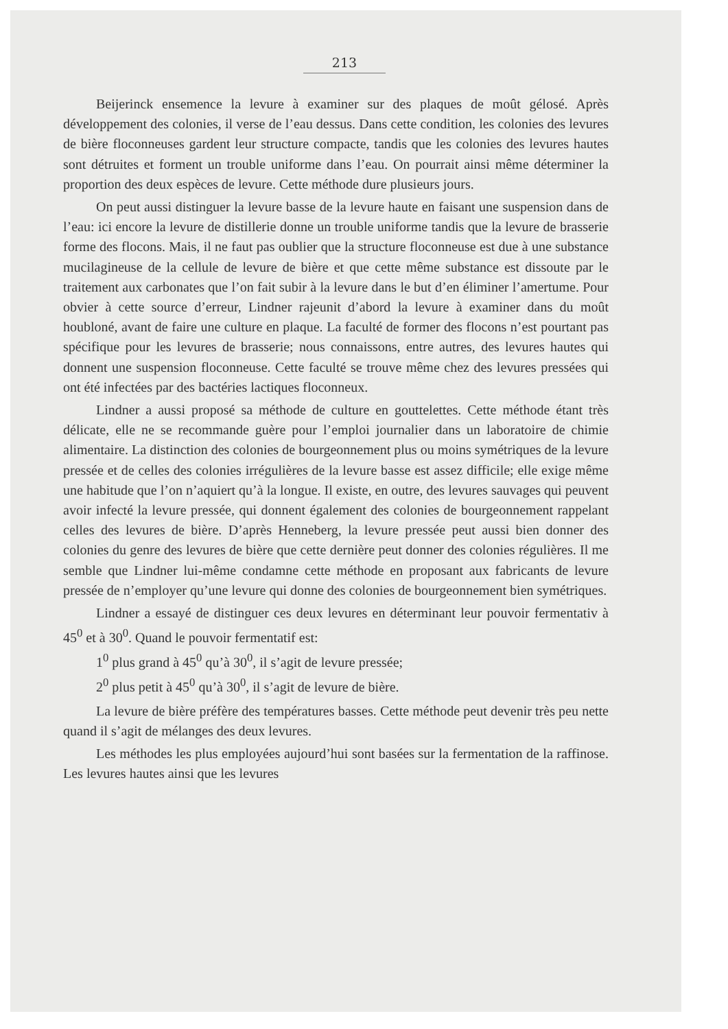213
Beijerinck ensemence la levure à examiner sur des plaques de moût gélosé. Après développement des colonies, il verse de l’eau dessus. Dans cette condition, les colonies des levures de bière floconneuses gardent leur structure compacte, tandis que les colonies des levures hautes sont détruites et forment un trouble uniforme dans l’eau. On pourrait ainsi même déterminer la proportion des deux espèces de levure. Cette méthode dure plusieurs jours.
On peut aussi distinguer la levure basse de la levure haute en faisant une suspension dans de l’eau: ici encore la levure de distillerie donne un trouble uniforme tandis que la levure de brasserie forme des flocons. Mais, il ne faut pas oublier que la structure floconneuse est due à une substance mucilagineuse de la cellule de levure de bière et que cette même substance est dissoute par le traitement aux carbonates que l’on fait subir à la levure dans le but d’en éliminer l’amertume. Pour obvier à cette source d’erreur, Lindner rajeunit d’abord la levure à examiner dans du moût houbloné, avant de faire une culture en plaque. La faculté de former des flocons n’est pourtant pas spécifique pour les levures de brasserie; nous connaissons, entre autres, des levures hautes qui donnent une suspension floconneuse. Cette faculté se trouve même chez des levures pressées qui ont été infectées par des bactéries lactiques floconneux.
Lindner a aussi proposé sa méthode de culture en gouttelettes. Cette méthode étant très délicate, elle ne se recommande guère pour l’emploi journalier dans un laboratoire de chimie alimentaire. La distinction des colonies de bourgeonnement plus ou moins symétriques de la levure pressée et de celles des colonies irrégulières de la levure basse est assez difficile; elle exige même une habitude que l’on n’aquiert qu’à la longue. Il existe, en outre, des levures sauvages qui peuvent avoir infecté la levure pressée, qui donnent également des colonies de bourgeonnement rappelant celles des levures de bière. D’après Henneberg, la levure pressée peut aussi bien donner des colonies du genre des levures de bière que cette dernière peut donner des colonies régulières. Il me semble que Lindner lui-même condamne cette méthode en proposant aux fabricants de levure pressée de n’employer qu’une levure qui donne des colonies de bourgeonnement bien symétriques.
Lindner a essayé de distinguer ces deux levures en déterminant leur pouvoir fermentativ à 45<sup>0</sup> et à 30<sup>0</sup>. Quand le pouvoir fermentatif est:
1<sup>0</sup> plus grand à 45<sup>0</sup> qu’à 30<sup>0</sup>, il s’agit de levure pressée;
2<sup>0</sup> plus petit à 45<sup>0</sup> qu’à 30<sup>0</sup>, il s’agit de levure de bière.
La levure de bière préfère des températures basses. Cette méthode peut devenir très peu nette quand il s’agit de mélanges des deux levures.
Les méthodes les plus employées aujourd’hui sont basées sur la fermentation de la raffinose. Les levures hautes ainsi que les levures